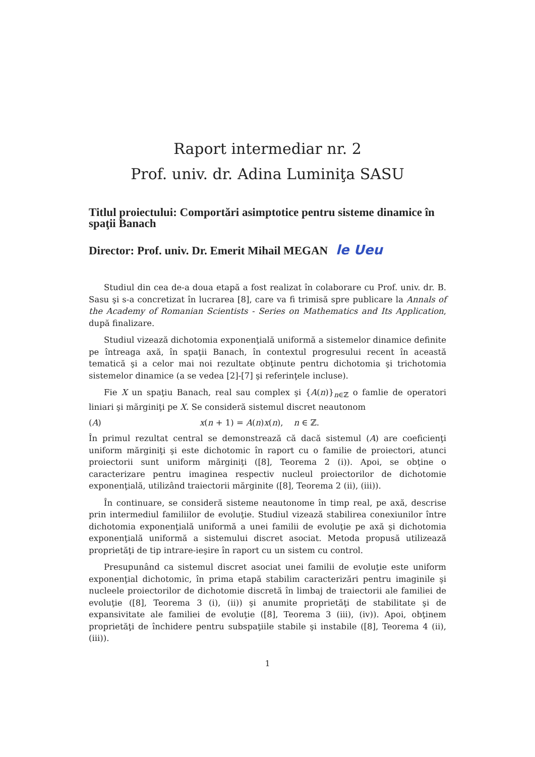Raport intermediar nr. 2
Prof. univ. dr. Adina Luminiţa SASU
Titlul proiectului: Comportări asimptotice pentru sisteme dinamice în spaţii Banach
Director: Prof. univ. Dr. Emerit Mihail MEGAN le Ueu
Studiul din cea de-a doua etapă a fost realizat în colaborare cu Prof. univ. dr. B. Sasu şi s-a concretizat în lucrarea [8], care va fi trimisă spre publicare la Annals of the Academy of Romanian Scientists - Series on Mathematics and Its Application, după finalizare.
Studiul vizează dichotomia exponenţială uniformă a sistemelor dinamice definite pe întreaga axă, în spaţii Banach, în contextul progresului recent în această tematică şi a celor mai noi rezultate obţinute pentru dichotomia şi trichotomia sistemelor dinamice (a se vedea [2]-[7] şi referinţele incluse).
Fie X un spaţiu Banach, real sau complex şi {A(n)}<sub>n∈ℤ</sub> o famlie de operatori liniari şi mărginiţi pe X. Se consideră sistemul discret neautonom
(A) x(n + 1) = A(n)x(n), n ∈ ℤ.
În primul rezultat central se demonstrează că dacă sistemul (A) are coeficienţi uniform mărginiţi şi este dichotomic în raport cu o familie de proiectori, atunci proiectorii sunt uniform mărginiţi ([8], Teorema 2 (i)). Apoi, se obţine o caracterizare pentru imaginea respectiv nucleul proiectorilor de dichotomie exponenţială, utilizând traiectorii mărginite ([8], Teorema 2 (ii), (iii)).
În continuare, se consideră sisteme neautonome în timp real, pe axă, descrise prin intermediul familiilor de evoluţie. Studiul vizează stabilirea conexiunilor între dichotomia exponenţială uniformă a unei familii de evoluţie pe axă şi dichotomia exponenţială uniformă a sistemului discret asociat. Metoda propusă utilizează proprietăţi de tip intrare-ieşire în raport cu un sistem cu control.
Presupunând ca sistemul discret asociat unei familii de evoluţie este uniform exponenţial dichotomic, în prima etapă stabilim caracterizări pentru imaginile şi nucleele proiectorilor de dichotomie discretă în limbaj de traiectorii ale familiei de evoluţie ([8], Teorema 3 (i), (ii)) şi anumite proprietăţi de stabilitate şi de expansivitate ale familiei de evoluţie ([8], Teorema 3 (iii), (iv)). Apoi, obţinem proprietăţi de închidere pentru subspaţiile stabile şi instabile ([8], Teorema 4 (ii), (iii)).
1